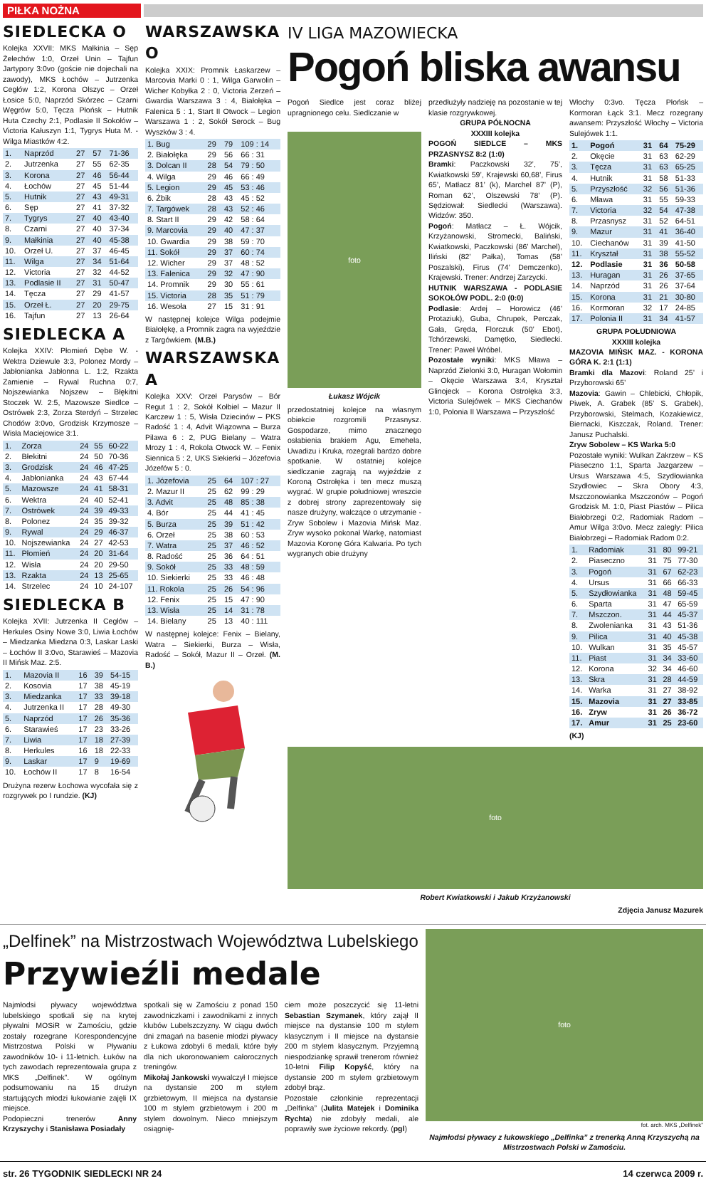PIŁKA NOŻNA
SIEDLECKA O
Kolejka XXVII: MKS Małkinia – Sęp Żelechów 1:0, Orzeł Unin – Tajfun Jartypory 3:0vo (goście nie dojechali na zawody), MKS Łochów – Jutrzenka Cegłów 1:2, Korona Olszyc – Orzeł Łosice 5:0, Naprzód Skórzec – Czarni Węgrów 5:0, Tęcza Płońsk – Hutnik Huta Czechy 2:1, Podlasie II Sokołów – Victoria Kałuszyn 1:1, Tygrys Huta M. - Wilga Miastków 4:2.
| 1. | Naprzód | 27 | 57 | 71-36 |
| 2. | Jutrzenka | 27 | 55 | 62-35 |
| 3. | Korona | 27 | 46 | 56-44 |
| 4. | Łochów | 27 | 45 | 51-44 |
| 5. | Hutnik | 27 | 43 | 49-31 |
| 6. | Sęp | 27 | 41 | 37-32 |
| 7. | Tygrys | 27 | 40 | 43-40 |
| 8. | Czarni | 27 | 40 | 37-34 |
| 9. | Małkinia | 27 | 40 | 45-38 |
| 10. | Orzeł U. | 27 | 37 | 46-45 |
| 11. | Wilga | 27 | 34 | 51-64 |
| 12. | Victoria | 27 | 32 | 44-52 |
| 13. | Podlasie II | 27 | 31 | 50-47 |
| 14. | Tęcza | 27 | 29 | 41-57 |
| 15. | Orzeł Ł. | 27 | 20 | 29-75 |
| 16. | Tajfun | 27 | 13 | 26-64 |
SIEDLECKA A
Kolejka XXIV: Płomień Dębe W. - Wektra Dziewule 3:3, Polonez Mordy – Jabłonianka Jabłonna L. 1:2, Rzakta Zamienie – Rywal Ruchna 0:7, Nojszewianka Nojszew – Błękitni Stoczek W. 2:5, Mazowsze Siedlce – Ostrówek 2:3, Zorza Sterdyń – Strzelec Chodów 3:0vo, Grodzisk Krzymosze – Wisła Maciejowice 3:1.
| 1. | Zorza | 24 | 55 | 60-22 |
| 2. | Błekitni | 24 | 50 | 70-36 |
| 3. | Grodzisk | 24 | 46 | 47-25 |
| 4. | Jabłonianka | 24 | 43 | 67-44 |
| 5. | Mazowsze | 24 | 41 | 58-31 |
| 6. | Wektra | 24 | 40 | 52-41 |
| 7. | Ostrówek | 24 | 39 | 49-33 |
| 8. | Polonez | 24 | 35 | 39-32 |
| 9. | Rywal | 24 | 29 | 46-37 |
| 10. | Nojszewianka | 24 | 27 | 42-53 |
| 11. | Płomień | 24 | 20 | 31-64 |
| 12. | Wisła | 24 | 20 | 29-50 |
| 13. | Rzakta | 24 | 13 | 25-65 |
| 14. | Strzelec | 24 | 10 | 24-107 |
SIEDLECKA B
Kolejka XVII: Jutrzenka II Cegłów – Herkules Osiny Nowe 3:0, Liwia Łochów – Miedzanka Miedzna 0:3, Laskar Laski – Łochów II 3:0vo, Starawieś – Mazovia II Mińsk Maz. 2:5.
| 1. | Mazovia II | 16 | 39 | 54-15 |
| 2. | Kosovia | 17 | 38 | 45-19 |
| 3. | Miedzanka | 17 | 33 | 39-18 |
| 4. | Jutrzenka II | 17 | 28 | 49-30 |
| 5. | Naprzód | 17 | 26 | 35-36 |
| 6. | Starawieś | 17 | 23 | 33-26 |
| 7. | Liwia | 17 | 18 | 27-39 |
| 8. | Herkules | 16 | 18 | 22-33 |
| 9. | Laskar | 17 | 9 | 19-69 |
| 10. | Łochów II | 17 | 8 | 16-54 |
Drużyna rezerw Łochowa wycofała się z rozgrywek po I rundzie. (KJ)
WARSZAWSKA O
Kolejka XXIX: Promnik Łaskarzew – Marcovia Marki 0 : 1, Wilga Garwolin – Wicher Kobyłka 2 : 0, Victoria Zerzeń – Gwardia Warszawa 3 : 4, Białołęka – Falenica 5 : 1, Start II Otwock – Legion Warszawa 1 : 2, Sokół Serock – Bug Wyszków 3 : 4.
| 1. Bug | 29 | 79 | 109 : 14 |
| 2. Białołęka | 29 | 56 | 66 : 31 |
| 3. Dolcan II | 28 | 54 | 79 : 50 |
| 4. Wilga | 29 | 46 | 66 : 49 |
| 5. Legion | 29 | 45 | 53 : 46 |
| 6. Żbik | 28 | 43 | 45 : 52 |
| 7. Targówek | 28 | 43 | 52 : 46 |
| 8. Start II | 29 | 42 | 58 : 64 |
| 9. Marcovia | 29 | 40 | 47 : 37 |
| 10. Gwardia | 29 | 38 | 59 : 70 |
| 11. Sokół | 29 | 37 | 60 : 74 |
| 12. Wicher | 29 | 37 | 48 : 52 |
| 13. Falenica | 29 | 32 | 47 : 90 |
| 14. Promnik | 29 | 30 | 55 : 61 |
| 15. Victoria | 28 | 35 | 51 : 79 |
| 16. Wesoła | 27 | 15 | 31 : 91 |
W następnej kolejce Wilga podejmie Białołękę, a Promnik zagra na wyjeździe z Targówkiem. (M.B.)
WARSZAWSKA A
Kolejka XXV: Orzeł Parysów – Bór Regut 1 : 2, Sokół Kołbiel – Mazur II Karczew 1 : 5, Wisła Dziecinów – PKS Radość 1 : 4, Advit Wiązowna – Burza Pilawa 6 : 2, PUG Bielany – Watra Mrozy 1 : 4, Rokola Otwock W. – Fenix Siennica 5 : 2, UKS Siekierki – Józefovia Józefów 5 : 0.
| 1. Józefovia | 25 | 64 | 107 : 27 |
| 2. Mazur II | 25 | 62 | 99 : 29 |
| 3. Advit | 25 | 48 | 85 : 38 |
| 4. Bór | 25 | 44 | 41 : 45 |
| 5. Burza | 25 | 39 | 51 : 42 |
| 6. Orzeł | 25 | 38 | 60 : 53 |
| 7. Watra | 25 | 37 | 46 : 52 |
| 8. Radość | 25 | 36 | 64 : 51 |
| 9. Sokół | 25 | 33 | 48 : 59 |
| 10. Siekierki | 25 | 33 | 46 : 48 |
| 11. Rokola | 25 | 26 | 54 : 96 |
| 12. Fenix | 25 | 15 | 47 : 90 |
| 13. Wisła | 25 | 14 | 31 : 78 |
| 14. Bielany | 25 | 13 | 40 : 111 |
W następnej kolejce: Fenix – Bielany, Watra – Siekierki, Burza – Wisła, Radość – Sokół, Mazur II – Orzeł. (M. B.)
IV LIGA MAZOWIECKA
Pogoń bliska awansu
Pogoń Siedlce jest coraz bliżej upragnionego celu. Siedlczanie w
foto
Łukasz Wójcik
przedostatniej kolejce na własnym obiekcie rozgromili Przasnysz. Gospodarze, mimo znacznego osłabienia brakiem Agu, Emehela, Uwadizu i Kruka, rozegrali bardzo dobre spotkanie. W ostatniej kolejce siedlczanie zagrają na wyjeździe z Koroną Ostrołęka i ten mecz muszą wygrać. W grupie południowej wreszcie z dobrej strony zaprezentowały się nasze drużyny, walczące o utrzymanie - Zryw Sobolew i Mazovia Mińsk Maz. Zryw wysoko pokonał Warkę, natomiast Mazovia Koronę Góra Kalwaria. Po tych wygranych obie drużyny
przedłużyły nadzieję na pozostanie w tej klasie rozgrywkowej.
GRUPA PÓŁNOCNA
XXXIII kolejka
POGOŃ SIEDLCE – MKS PRZASNYSZ 8:2 (1:0)
Bramki: Paczkowski 32’, 75’, Kwiatkowski 59’, Krajewski 60,68’, Firus 65’, Matłacz 81’ (k), Marchel 87’ (P), Roman 62’, Olszewski 78’ (P). Sędziował: Siedlecki (Warszawa). Widzów: 350.
Pogoń: Matłacz – Ł. Wójcik, Krzyżanowski, Stromecki, Baliński, Kwiatkowski, Paczkowski (86’ Marchel), Iliński (82’ Pałka), Tomas (58’ Poszalski), Firus (74’ Demczenko), Krajewski. Trener: Andrzej Zarzycki.
HUTNIK WARSZAWA - PODLASIE SOKOŁÓW PODL. 2:0 (0:0)
Podlasie: Ardej – Horowicz (46’ Protaziuk), Guba, Chrupek, Perczak, Gała, Gręda, Florczuk (50’ Ebot), Tchórzewski, Damętko, Siedlecki. Trener: Paweł Wróbel.
Pozostałe wyniki: MKS Mława – Naprzód Zielonki 3:0, Huragan Wołomin – Okęcie Warszawa 3:4, Kryształ Glinojeck – Korona Ostrołęka 3:3, Victoria Sulejówek – MKS Ciechanów 1:0, Polonia II Warszawa – Przyszłość
Włochy 0:3vo. Tęcza Płońsk – Kormoran Łąck 3:1. Mecz rozegrany awansem: Przyszłość Włochy – Victoria Sulejówek 1:1.
| 1. | Pogoń | 31 | 64 | 75-29 |
| 2. | Okęcie | 31 | 63 | 62-29 |
| 3. | Tęcza | 31 | 63 | 65-25 |
| 4. | Hutnik | 31 | 58 | 51-33 |
| 5. | Przyszłość | 32 | 56 | 51-36 |
| 6. | Mława | 31 | 55 | 59-33 |
| 7. | Victoria | 32 | 54 | 47-38 |
| 8. | Przasnysz | 31 | 52 | 64-51 |
| 9. | Mazur | 31 | 41 | 36-40 |
| 10. | Ciechanów | 31 | 39 | 41-50 |
| 11. | Kryształ | 31 | 38 | 55-52 |
| 12. | Podlasie | 31 | 36 | 50-58 |
| 13. | Huragan | 31 | 26 | 37-65 |
| 14. | Naprzód | 31 | 26 | 37-64 |
| 15. | Korona | 31 | 21 | 30-80 |
| 16. | Kormoran | 32 | 17 | 24-85 |
| 17. | Polonia II | 31 | 34 | 41-57 |
GRUPA POŁUDNIOWA
XXXIII kolejka
MAZOVIA MIŃSK MAZ. - KORONA GÓRA K. 2:1 (1:1)
Bramki dla Mazovi: Roland 25’ i Przyborowski 65’
Mazovia: Gawin – Chlebicki, Chłopik, Piwek, A. Grabek (85’ S. Grabek), Przyborowski, Stelmach, Kozakiewicz, Biernacki, Kiszczak, Roland. Trener: Janusz Puchalski.
Zryw Sobolew – KS Warka 5:0
Pozostałe wyniki: Wulkan Zakrzew – KS Piaseczno 1:1, Sparta Jazgarzew – Ursus Warszawa 4:5, Szydłowianka Szydłowiec – Skra Obory 4:3, Mszczonowianka Mszczonów – Pogoń Grodzisk M. 1:0, Piast Piastów – Pilica Białobrzegi 0:2, Radomiak Radom – Amur Wilga 3:0vo. Mecz zaległy: Pilica Białobrzegi – Radomiak Radom 0:2.
| 1. | Radomiak | 31 | 80 | 99-21 |
| 2. | Piaseczno | 31 | 75 | 77-30 |
| 3. | Pogoń | 31 | 67 | 62-23 |
| 4. | Ursus | 31 | 66 | 66-33 |
| 5. | Szydłowianka | 31 | 48 | 59-45 |
| 6. | Sparta | 31 | 47 | 65-59 |
| 7. | Mszczon. | 31 | 44 | 45-37 |
| 8. | Zwolenianka | 31 | 43 | 51-36 |
| 9. | Pilica | 31 | 40 | 45-38 |
| 10. | Wulkan | 31 | 35 | 45-57 |
| 11. | Piast | 31 | 34 | 33-60 |
| 12. | Korona | 32 | 34 | 46-60 |
| 13. | Skra | 31 | 28 | 44-59 |
| 14. | Warka | 31 | 27 | 38-92 |
| 15. | Mazovia | 31 | 27 | 33-85 |
| 16. | Zryw | 31 | 26 | 36-72 |
| 17. | Amur | 31 | 25 | 23-60 |
(KJ)
foto
Robert Kwiatkowski i Jakub Krzyżanowski
Zdjęcia Janusz Mazurek
„Delfinek” na Mistrzostwach Województwa Lubelskiego
Przywieźli medale
Najmłodsi pływacy województwa lubelskiego spotkali się na krytej pływalni MOSiR w Zamościu, gdzie zostały rozegrane Korespondencyjne Mistrzostwa Polski w Pływaniu zawodników 10- i 11-letnich. Łuków na tych zawodach reprezentowała grupa z MKS „Delfinek”. W ogólnym podsumowaniu na 15 drużyn startujących młodzi łukowianie zajęli IX miejsce.
Podopieczni trenerów Anny Krzyszychy i Stanisława Posiadały
spotkali się w Zamościu z ponad 150 zawodniczkami i zawodnikami z innych klubów Lubelszczyzny. W ciągu dwóch dni zmagań na basenie młodzi pływacy z Łukowa zdobyli 6 medali, które były dla nich ukoronowaniem całorocznych treningów.
Mikołaj Jankowski wywalczył I miejsce na dystansie 200 m stylem grzbietowym, II miejsca na dystansie 100 m stylem grzbietowym i 200 m stylem dowolnym. Nieco mniejszym osiągnię-
ciem może poszczycić się 11-letni Sebastian Szymanek, który zajął II miejsce na dystansie 100 m stylem klasycznym i II miejsce na dystansie 200 m stylem klasycznym. Przyjemną niespodziankę sprawił trenerom również 10-letni Filip Kopyść, który na dystansie 200 m stylem grzbietowym zdobył brąz.
Pozostałe członkinie reprezentacji „Delfinka” (Julita Matejek i Dominika Rychta) nie zdobyły medali, ale poprawiły swe życiowe rekordy. (pgl)
foto
fot. arch. MKS „Delfinek”
Najmłodsi pływacy z łukowskiego „Delfinka” z trenerką Anną Krzyszychą na Mistrzostwach Polski w Zamościu.
str. 26 TYGODNIK SIEDLECKI NR 24 14 czerwca 2009 r.